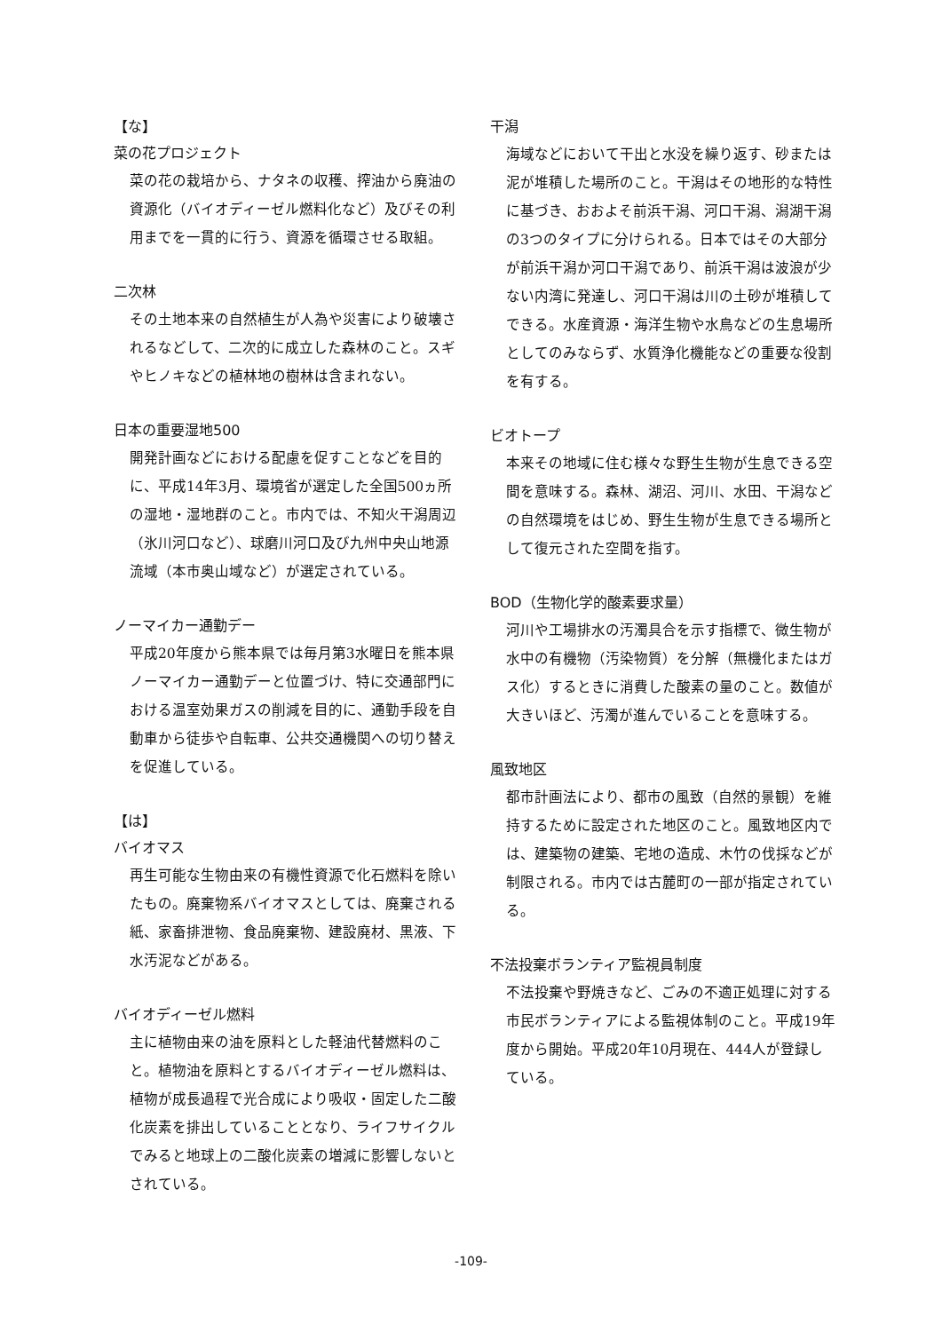【な】
菜の花プロジェクト
菜の花の栽培から、ナタネの収穫、搾油から廃油の資源化（バイオディーゼル燃料化など）及びその利用までを一貫的に行う、資源を循環させる取組。
二次林
その土地本来の自然植生が人為や災害により破壊されるなどして、二次的に成立した森林のこと。スギやヒノキなどの植林地の樹林は含まれない。
日本の重要湿地500
開発計画などにおける配慮を促すことなどを目的に、平成14年3月、環境省が選定した全国500ヵ所の湿地・湿地群のこと。市内では、不知火干潟周辺（氷川河口など）、球磨川河口及び九州中央山地源流域（本市奥山域など）が選定されている。
ノーマイカー通勤デー
平成20年度から熊本県では毎月第3水曜日を熊本県ノーマイカー通勤デーと位置づけ、特に交通部門における温室効果ガスの削減を目的に、通勤手段を自動車から徒歩や自転車、公共交通機関への切り替えを促進している。
【は】
バイオマス
再生可能な生物由来の有機性資源で化石燃料を除いたもの。廃棄物系バイオマスとしては、廃棄される紙、家畜排泄物、食品廃棄物、建設廃材、黒液、下水汚泥などがある。
バイオディーゼル燃料
主に植物由来の油を原料とした軽油代替燃料のこと。植物油を原料とするバイオディーゼル燃料は、植物が成長過程で光合成により吸収・固定した二酸化炭素を排出していることとなり、ライフサイクルでみると地球上の二酸化炭素の増減に影響しないとされている。
干潟
海域などにおいて干出と水没を繰り返す、砂または泥が堆積した場所のこと。干潟はその地形的な特性に基づき、おおよそ前浜干潟、河口干潟、潟湖干潟の3つのタイプに分けられる。日本ではその大部分が前浜干潟か河口干潟であり、前浜干潟は波浪が少ない内湾に発達し、河口干潟は川の土砂が堆積してできる。水産資源・海洋生物や水鳥などの生息場所としてのみならず、水質浄化機能などの重要な役割を有する。
ビオトープ
本来その地域に住む様々な野生生物が生息できる空間を意味する。森林、湖沼、河川、水田、干潟などの自然環境をはじめ、野生生物が生息できる場所として復元された空間を指す。
BOD（生物化学的酸素要求量）
河川や工場排水の汚濁具合を示す指標で、微生物が水中の有機物（汚染物質）を分解（無機化またはガス化）するときに消費した酸素の量のこと。数値が大きいほど、汚濁が進んでいることを意味する。
風致地区
都市計画法により、都市の風致（自然的景観）を維持するために設定された地区のこと。風致地区内では、建築物の建築、宅地の造成、木竹の伐採などが制限される。市内では古麓町の一部が指定されている。
不法投棄ボランティア監視員制度
不法投棄や野焼きなど、ごみの不適正処理に対する市民ボランティアによる監視体制のこと。平成19年度から開始。平成20年10月現在、444人が登録している。
-109-